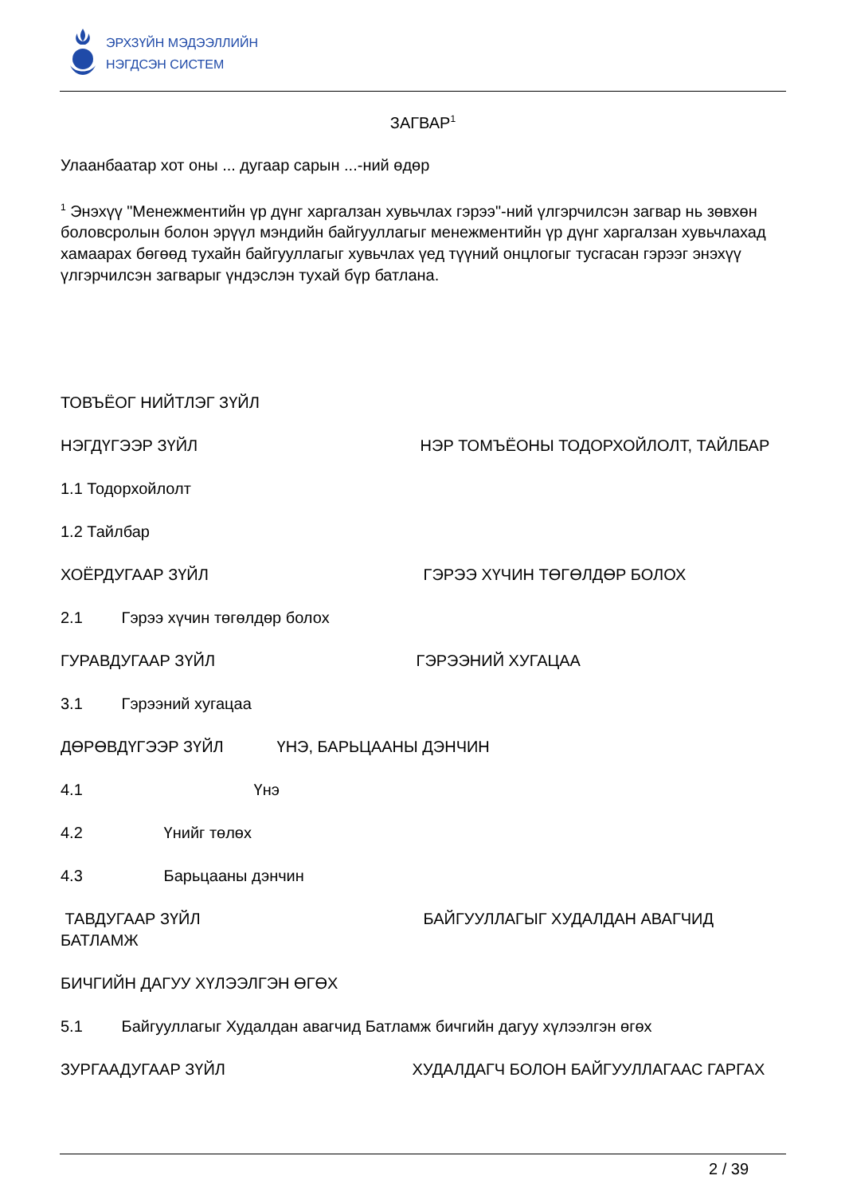ЭРХЗҮЙН МЭДЭЭЛЛИЙН
НЭГДСЭН СИСТЕМ
ЗАГВАР<sup>1</sup>
Улаанбаатар хот оны ... дугаар сарын ...-ний өдөр
<sup>1</sup> Энэхүү "Менежментийн үр дүнг харгалзан хувьчлах гэрээ"-ний үлгэрчилсэн загвар нь зөвхөн боловсролын болон эрүүл мэндийн байгууллагыг менежментийн үр дүнг харгалзан хувьчлахад хамаарах бөгөөд тухайн байгууллагыг хувьчлах үед түүний онцлогыг тусгасан гэрээг энэхүү үлгэрчилсэн загварыг үндэслэн тухай бүр батлана.
ТОВЪЁОГ НИЙТЛЭГ ЗҮЙЛ
НЭГДҮГЭЭР ЗҮЙЛ НЭР ТОМЪЁОНЫ ТОДОРХОЙЛОЛТ, ТАЙЛБАР
1.1 Тодорхойлолт
1.2 Тайлбар
ХОЁРДУГААР ЗҮЙЛ ГЭРЭЭ ХҮЧИН ТӨГӨЛДӨР БОЛОХ
2.1 Гэрээ хүчин төгөлдөр болох
ГУРАВДУГААР ЗҮЙЛ ГЭРЭЭНИЙ ХУГАЦАА
3.1 Гэрээний хугацаа
ДӨРӨВДҮГЭЭР ЗҮЙЛ ҮНЭ, БАРЬЦААНЫ ДЭНЧИН
4.1 Үнэ
4.2 Үнийг төлөх
4.3 Барьцааны дэнчин
ТАВДУГААР ЗҮЙЛ БАЙГУУЛЛАГЫГ ХУДАЛДАН АВАГЧИД БАТЛАМЖ
БИЧГИЙН ДАГУУ ХҮЛЭЭЛГЭН ӨГӨХ
5.1 Байгууллагыг Худалдан авагчид Батламж бичгийн дагуу хүлээлгэн өгөх
ЗУРГААДУГААР ЗҮЙЛ ХУДАЛДАГЧ БОЛОН БАЙГУУЛЛАГААС ГАРГАХ
2 / 39